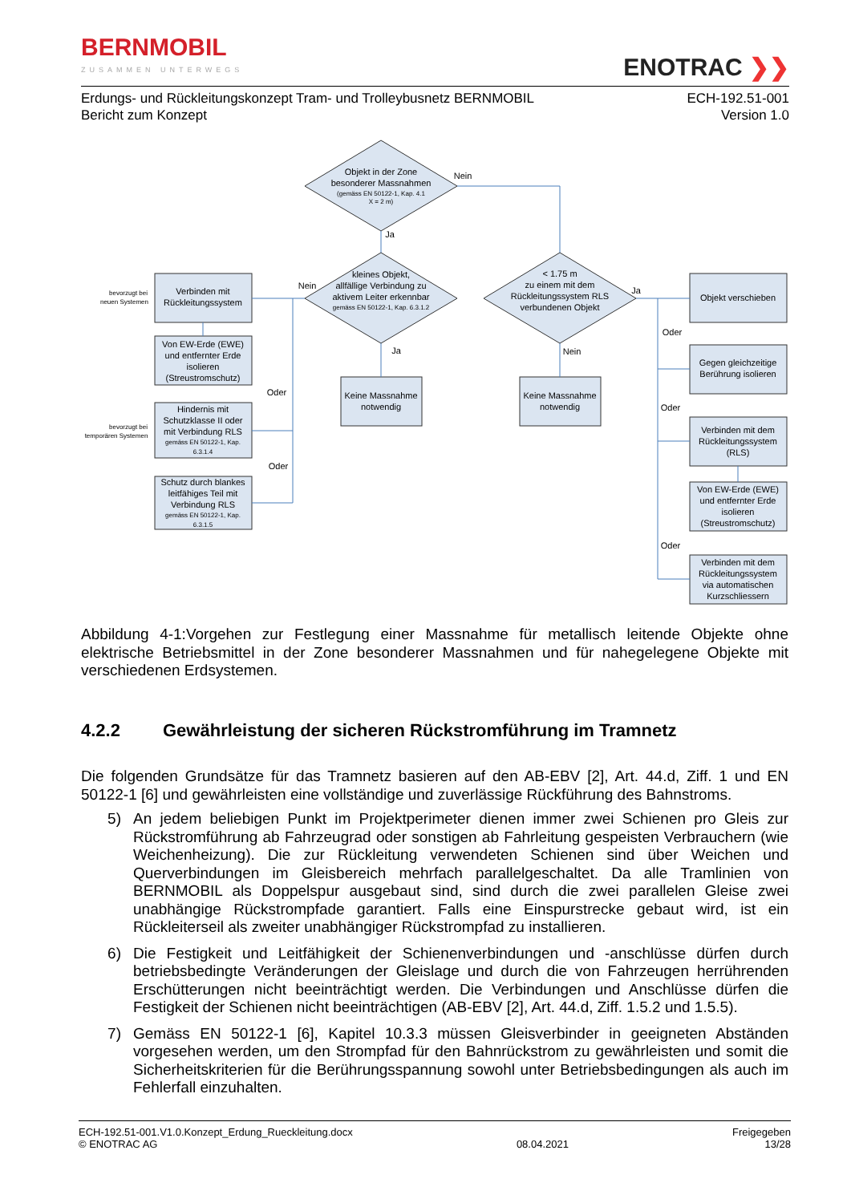BERNMOBIL
ZUSAMMEN UNTERWEGS
ENOTRAC ❯❯
Erdungs- und Rückleitungskonzept Tram- und Trolleybusnetz BERNMOBIL
Bericht zum Konzept
ECH-192.51-001
Version 1.0
Objekt in der Zone
besonderer Massnahmen
(gemäss EN 50122-1, Kap. 4.1
X = 2 m)
Nein
Ja
kleines Objekt,
allfällige Verbindung zu
aktivem Leiter erkennbar
gemäss EN 50122-1, Kap. 6.3.1.2
< 1.75 m
zu einem mit dem
Rückleitungssystem RLS
verbundenen Objekt
Nein
Ja
Ja
Nein
Verbinden mit
Rückleitungssystem
Von EW-Erde (EWE)
und entfernter Erde
isolieren
(Streustromschutz)
Hindernis mit
Schutzklasse II oder
mit Verbindung RLS
gemäss EN 50122-1, Kap.
6.3.1.4
Schutz durch blankes
leitfähiges Teil mit
Verbindung RLS
gemäss EN 50122-1, Kap.
6.3.1.5
Oder
Oder
bevorzugt bei
neuen Systemen
bevorzugt bei
temporären Systemen
Keine Massnahme
notwendig
Keine Massnahme
notwendig
Objekt verschieben
Gegen gleichzeitige
Berührung isolieren
Verbinden mit dem
Rückleitungssystem
(RLS)
Von EW-Erde (EWE)
und entfernter Erde
isolieren
(Streustromschutz)
Verbinden mit dem
Rückleitungssystem
via automatischen
Kurzschliessern
Oder
Oder
Oder
Abbildung 4-1:Vorgehen zur Festlegung einer Massnahme für metallisch leitende Objekte ohne elektrische Betriebsmittel in der Zone besonderer Massnahmen und für nahegelegene Objekte mit verschiedenen Erdsystemen.
4.2.2 Gewährleistung der sicheren Rückstromführung im Tramnetz
Die folgenden Grundsätze für das Tramnetz basieren auf den AB-EBV [2], Art. 44.d, Ziff. 1 und EN 50122-1 [6] und gewährleisten eine vollständige und zuverlässige Rückführung des Bahnstroms.
5) An jedem beliebigen Punkt im Projektperimeter dienen immer zwei Schienen pro Gleis zur Rückstromführung ab Fahrzeugrad oder sonstigen ab Fahrleitung gespeisten Verbrauchern (wie Weichenheizung). Die zur Rückleitung verwendeten Schienen sind über Weichen und Querverbindungen im Gleisbereich mehrfach parallelgeschaltet. Da alle Tramlinien von BERNMOBIL als Doppelspur ausgebaut sind, sind durch die zwei parallelen Gleise zwei unabhängige Rückstrompfade garantiert. Falls eine Einspurstrecke gebaut wird, ist ein Rückleiterseil als zweiter unabhängiger Rückstrompfad zu installieren.
6) Die Festigkeit und Leitfähigkeit der Schienenverbindungen und -anschlüsse dürfen durch betriebsbedingte Veränderungen der Gleislage und durch die von Fahrzeugen herrührenden Erschütterungen nicht beeinträchtigt werden. Die Verbindungen und Anschlüsse dürfen die Festigkeit der Schienen nicht beeinträchtigen (AB-EBV [2], Art. 44.d, Ziff. 1.5.2 und 1.5.5).
7) Gemäss EN 50122-1 [6], Kapitel 10.3.3 müssen Gleisverbinder in geeigneten Abständen vorgesehen werden, um den Strompfad für den Bahnrückstrom zu gewährleisten und somit die Sicherheitskriterien für die Berührungsspannung sowohl unter Betriebsbedingungen als auch im Fehlerfall einzuhalten.
ECH-192.51-001.V1.0.Konzept_Erdung_Rueckleitung.docx
© ENOTRAC AG
08.04.2021 Freigegeben
13/28